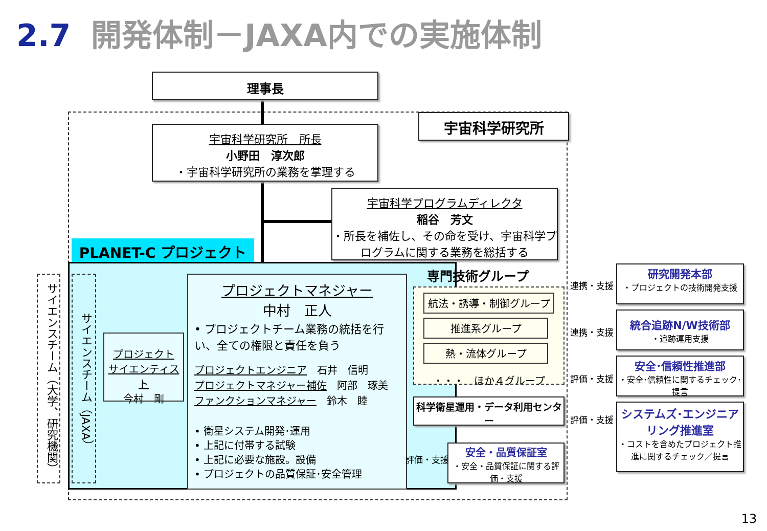2.7 開発体制－JAXA内での実施体制
理事長
宇宙科学研究所
宇宙科学研究所　所長
小野田　淳次郎
・宇宙科学研究所の業務を掌理する
宇宙科学プログラムディレクタ
稲谷　芳文
・所長を補佐し、その命を受け、宇宙科学プログラムに関する業務を総括する
PLANET-C プロジェクト
サイエンスチーム（大学、研究機関）
サイエンスチーム（JAXA）
プロジェクト
サイエンティスト
今村　剛
プロジェクトマネジャー
中村　正人
• プロジェクトチーム業務の統括を行い、全ての権限と責任を負う
プロジェクトエンジニア　石井　信明
プロジェクトマネジャー補佐　阿部　琢美
ファンクションマネジャー　鈴木　睦
• 衛星システム開発･運用
• 上記に付帯する試験
• 上記に必要な施設。設備
• プロジェクトの品質保証･安全管理
専門技術グループ
航法・誘導・制御グループ
推進系グループ
熱・流体グループ
・・・　ほか４グループ
科学衛星運用・データ利用センター
評価・支援
安全・品質保証室
・安全・品質保証に関する評価・支援
連携・支援
連携・支援
評価・支援
評価・支援
研究開発本部
・プロジェクトの技術開発支援
統合追跡N/W技術部
・追跡運用支援
安全･信頼性推進部
・安全･信頼性に関するチェック･提言
システムズ･エンジニアリング推進室
・コストを含めたプロジェクト推進に関するチェック／提言
13